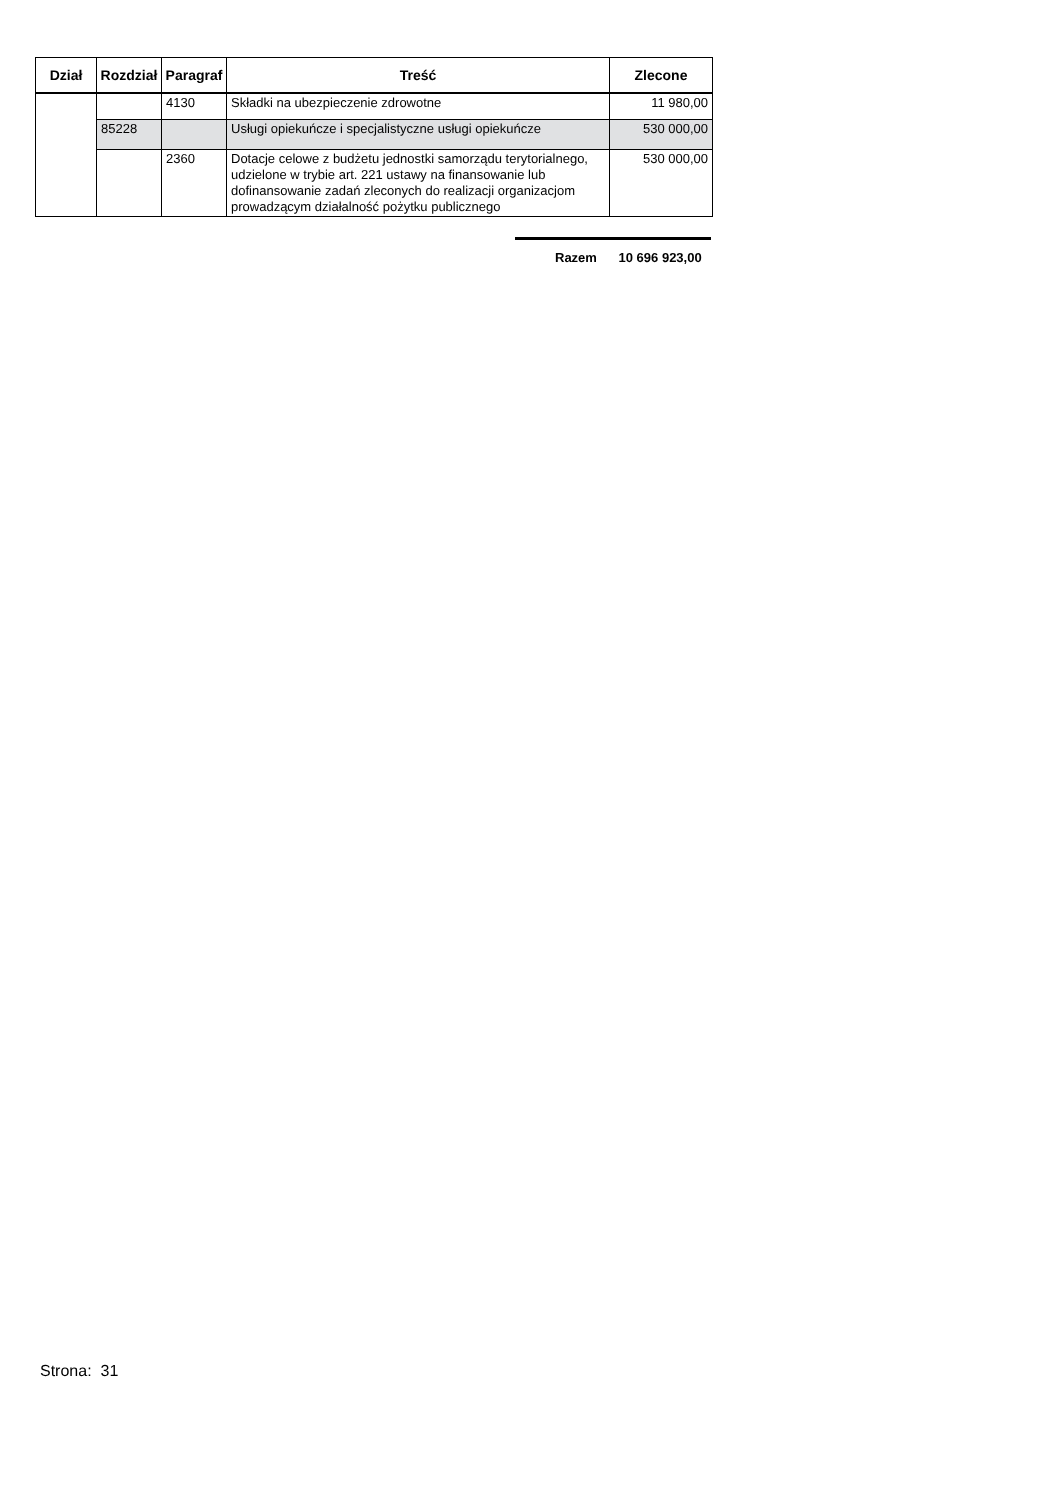| Dział | Rozdział | Paragraf | Treść | Zlecone |
| --- | --- | --- | --- | --- |
| | | 4130 | Składki na ubezpieczenie zdrowotne | 11 980,00 |
| | 85228 | | Usługi opiekuńcze i specjalistyczne usługi opiekuńcze | 530 000,00 |
| | | 2360 | Dotacje celowe z budżetu jednostki samorządu terytorialnego, udzielone w trybie art. 221 ustawy na finansowanie lub dofinansowanie zadań zleconych do realizacji organizacjom prowadzącym działalność pożytku publicznego | 530 000,00 |
Razem 10 696 923,00
Strona: 31